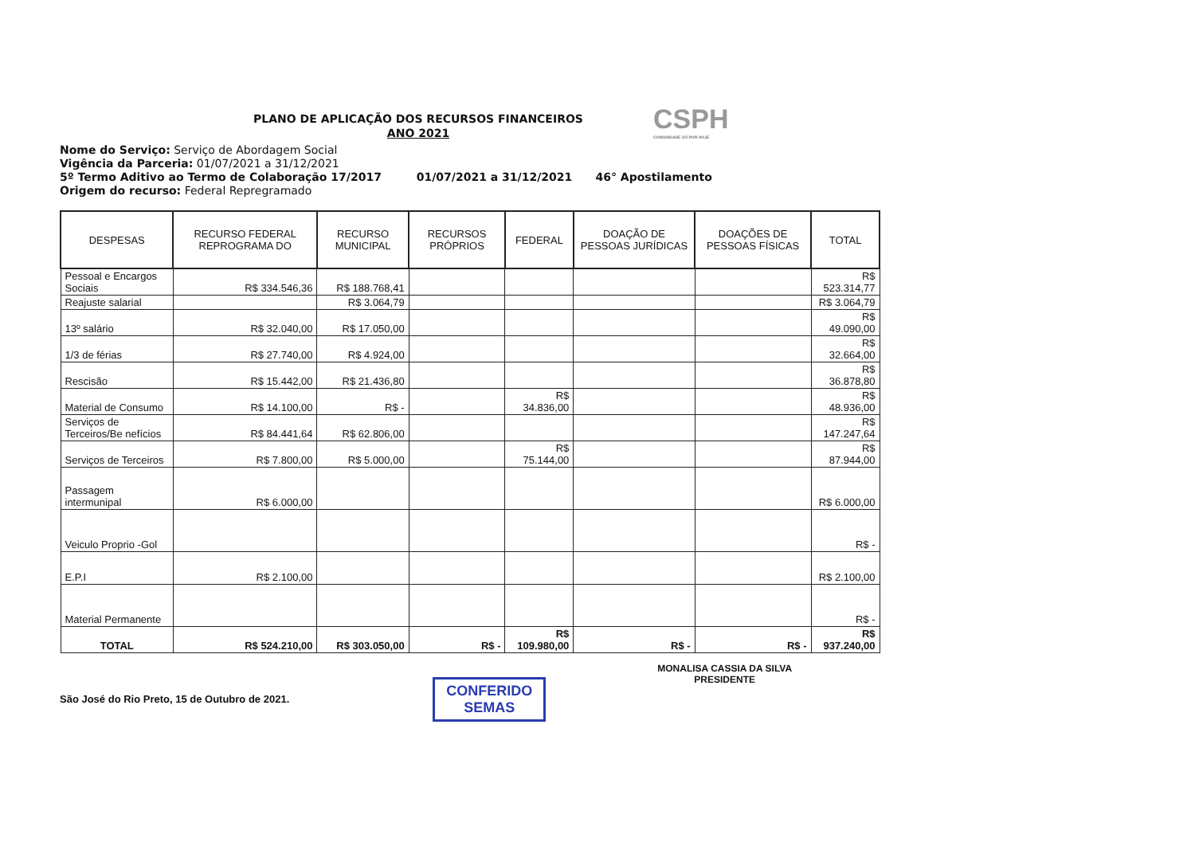CSPH
COMUNIDADE SÓ POR HOJE
PLANO DE APLICAÇÃO DOS RECURSOS FINANCEIROS
ANO 2021
Nome do Serviço: Serviço de Abordagem Social
Vigência da Parceria: 01/07/2021 a 31/12/2021
5º Termo Aditivo ao Termo de Colaboração 17/2017 01/07/2021 a 31/12/2021 46° Apostilamento
Origem do recurso: Federal Repregramado
| DESPESAS | RECURSO FEDERAL REPROGRAMA DO | RECURSO MUNICIPAL | RECURSOS PRÓPRIOS | FEDERAL | DOAÇÃO DE PESSOAS JURÍDICAS | DOAÇÕES DE PESSOAS FÍSICAS | TOTAL |
| --- | --- | --- | --- | --- | --- | --- | --- |
| Pessoal e Encargos Sociais | R$ 334.546,36 | R$ 188.768,41 | | | | | R$ 523.314,77 |
| Reajuste salarial | | R$ 3.064,79 | | | | | R$ 3.064,79 |
| 13º salário | R$ 32.040,00 | R$ 17.050,00 | | | | | R$ 49.090,00 |
| 1/3 de férias | R$ 27.740,00 | R$ 4.924,00 | | | | | R$ 32.664,00 |
| Rescisão | R$ 15.442,00 | R$ 21.436,80 | | | | | R$ 36.878,80 |
| Material de Consumo | R$ 14.100,00 | R$ - | | R$ 34.836,00 | | | R$ 48.936,00 |
| Serviços de Terceiros/Be nefícios | R$ 84.441,64 | R$ 62.806,00 | | | | | R$ 147.247,64 |
| Serviços de Terceiros | R$ 7.800,00 | R$ 5.000,00 | | R$ 75.144,00 | | | R$ 87.944,00 |
| Passagem intermunipal | R$ 6.000,00 | | | | | | R$ 6.000,00 |
| Veiculo Proprio -Gol | | | | | | | R$ - |
| E.P.I | R$ 2.100,00 | | | | | | R$ 2.100,00 |
| Material Permanente | | | | | | | R$ - |
| TOTAL | R$ 524.210,00 | R$ 303.050,00 | R$ - | R$ 109.980,00 | R$ - | R$ - | R$ 937.240,00 |
São José do Rio Preto, 15 de Outubro de 2021.
CONFERIDO
SEMAS
MONALISA CASSIA DA SILVA
PRESIDENTE